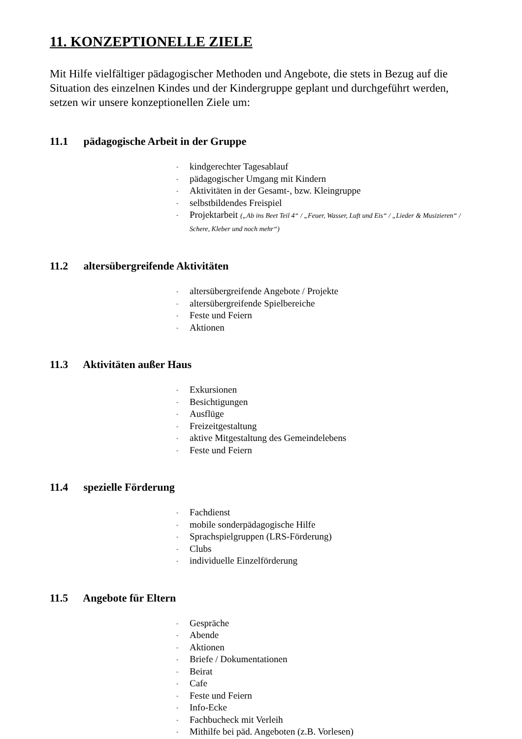11. KONZEPTIONELLE ZIELE
Mit Hilfe vielfältiger pädagogischer Methoden und Angebote, die stets in Bezug auf die Situation des einzelnen Kindes und der Kindergruppe geplant und durchgeführt werden, setzen wir unsere konzeptionellen Ziele um:
11.1 pädagogische Arbeit in der Gruppe
- kindgerechter Tagesablauf
- pädagogischer Umgang mit Kindern
- Aktivitäten in der Gesamt-, bzw. Kleingruppe
- selbstbildendes Freispiel
- Projektarbeit („Ab ins Beet Teil 4“ / „Feuer, Wasser, Luft und Eis“ / „Lieder & Musizieren“ / Schere, Kleber und noch mehr“)
11.2 altersübergreifende Aktivitäten
- altersübergreifende Angebote / Projekte
- altersübergreifende Spielbereiche
- Feste und Feiern
- Aktionen
11.3 Aktivitäten außer Haus
- Exkursionen
- Besichtigungen
- Ausflüge
- Freizeitgestaltung
- aktive Mitgestaltung des Gemeindelebens
- Feste und Feiern
11.4 spezielle Förderung
- Fachdienst
- mobile sonderpädagogische Hilfe
- Sprachspielgruppen (LRS-Förderung)
- Clubs
- individuelle Einzelförderung
11.5 Angebote für Eltern
- Gespräche
- Abende
- Aktionen
- Briefe / Dokumentationen
- Beirat
- Cafe
- Feste und Feiern
- Info-Ecke
- Fachbucheck mit Verleih
- Mithilfe bei päd. Angeboten (z.B. Vorlesen)